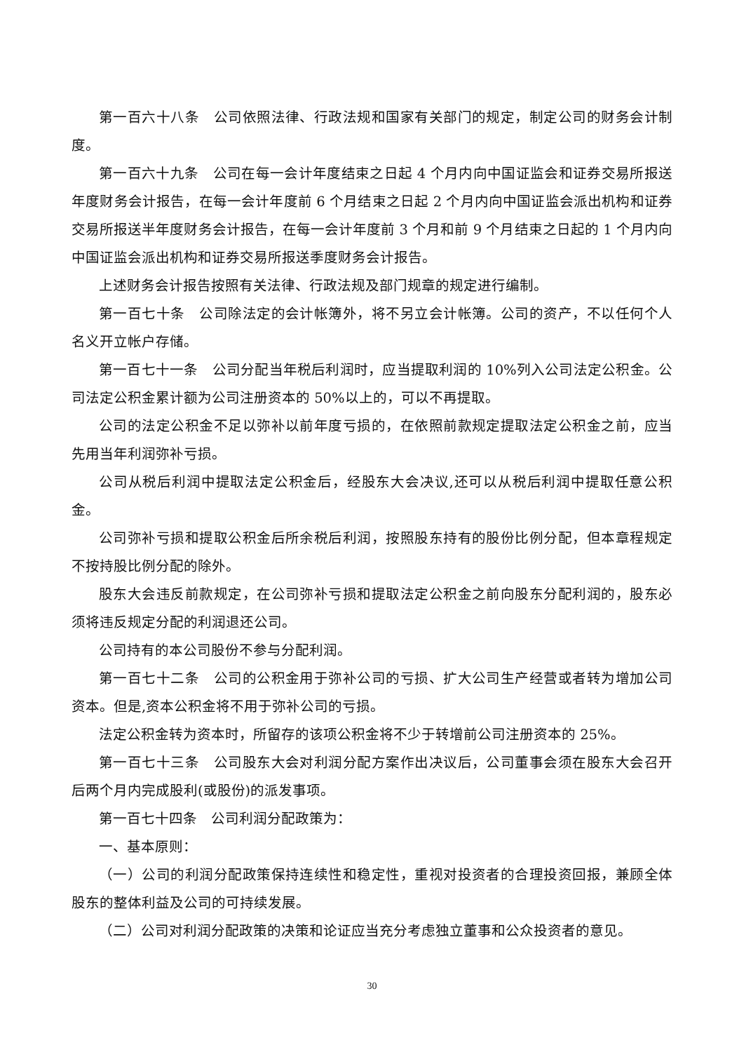第一百六十八条　公司依照法律、行政法规和国家有关部门的规定，制定公司的财务会计制度。
第一百六十九条　公司在每一会计年度结束之日起 4 个月内向中国证监会和证券交易所报送年度财务会计报告，在每一会计年度前 6 个月结束之日起 2 个月内向中国证监会派出机构和证券交易所报送半年度财务会计报告，在每一会计年度前 3 个月和前 9 个月结束之日起的 1 个月内向中国证监会派出机构和证券交易所报送季度财务会计报告。
上述财务会计报告按照有关法律、行政法规及部门规章的规定进行编制。
第一百七十条　公司除法定的会计帐簿外，将不另立会计帐簿。公司的资产，不以任何个人名义开立帐户存储。
第一百七十一条　公司分配当年税后利润时，应当提取利润的 10%列入公司法定公积金。公司法定公积金累计额为公司注册资本的 50%以上的，可以不再提取。
公司的法定公积金不足以弥补以前年度亏损的，在依照前款规定提取法定公积金之前，应当先用当年利润弥补亏损。
公司从税后利润中提取法定公积金后，经股东大会决议,还可以从税后利润中提取任意公积金。
公司弥补亏损和提取公积金后所余税后利润，按照股东持有的股份比例分配，但本章程规定不按持股比例分配的除外。
股东大会违反前款规定，在公司弥补亏损和提取法定公积金之前向股东分配利润的，股东必须将违反规定分配的利润退还公司。
公司持有的本公司股份不参与分配利润。
第一百七十二条　公司的公积金用于弥补公司的亏损、扩大公司生产经营或者转为增加公司资本。但是,资本公积金将不用于弥补公司的亏损。
法定公积金转为资本时，所留存的该项公积金将不少于转增前公司注册资本的 25%。
第一百七十三条　公司股东大会对利润分配方案作出决议后，公司董事会须在股东大会召开后两个月内完成股利(或股份)的派发事项。
第一百七十四条　公司利润分配政策为：
一、基本原则：
（一）公司的利润分配政策保持连续性和稳定性，重视对投资者的合理投资回报，兼顾全体股东的整体利益及公司的可持续发展。
（二）公司对利润分配政策的决策和论证应当充分考虑独立董事和公众投资者的意见。
30